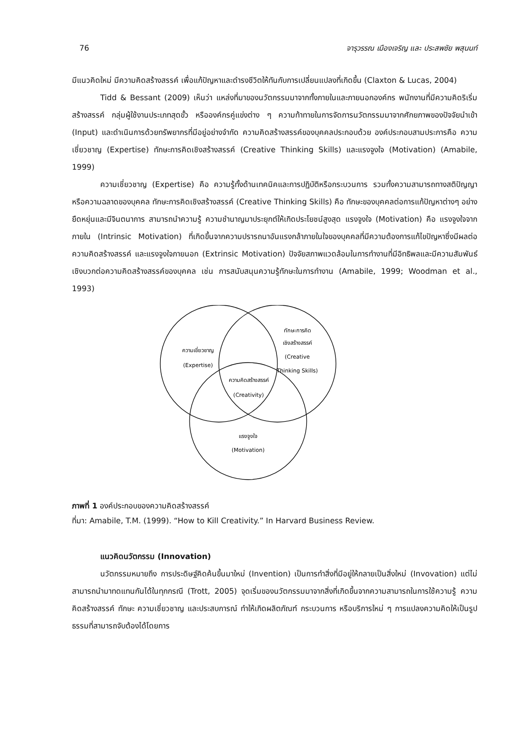76 จารุวรรณ เมืองเจริญ และ ประสพชัย พสุนนท์
มีแนวคิดใหม่ มีความคิดสร้างสรรค์ เพื่อแก้ปัญหาและดำรงชีวิตให้ทันกับการเปลี่ยนแปลงที่เกิดขึ้น (Claxton & Lucas, 2004)
Tidd & Bessant (2009) เห็นว่า แหล่งที่มาของนวัตกรรมมาจากทั้งภายในและภายนอกองค์กร พนักงานที่มีความคิดริเริ่มสร้างสรรค์ กลุ่มผู้ใช้งานประเภทสุดขั้ว หรือองค์กรคู่แข่งต่าง ๆ ความท้าทายในการจัดการนวัตกรรมมาจากศักยภาพของปัจจัยนำเข้า (Input) และดำเนินการด้วยทรัพยากรที่มีอยู่อย่างจำกัด ความคิดสร้างสรรค์ของบุคคลประกอบด้วย องค์ประกอบสามประการคือ ความเชี่ยวชาญ (Expertise) ทักษะการคิดเชิงสร้างสรรค์ (Creative Thinking Skills) และแรงจูงใจ (Motivation) (Amabile, 1999)
ความเชี่ยวชาญ (Expertise) คือ ความรู้ทั้งด้านเทคนิคและการปฏิบัติหรือกระบวนการ รวมทั้งความสามารถทางสติปัญญาหรือความฉลาดของบุคคล ทักษะการคิดเชิงสร้างสรรค์ (Creative Thinking Skills) คือ ทักษะของบุคคลต่อการแก้ปัญหาต่างๆ อย่างยืดหยุ่นและมีจินตนาการ สามารถนำความรู้ ความชำนาญมาประยุกต์ให้เกิดประโยชน์สูงสุด แรงจูงใจ (Motivation) คือ แรงจูงใจจากภายใน (Intrinsic Motivation) ที่เกิดขึ้นจากความปรารถนาอันแรงกล้าภายในใจของบุคคลที่มีความต้องการแก้ไขปัญหาซึ่งมีผลต่อความคิดสร้างสรรค์ และแรงจูงใจภายนอก (Extrinsic Motivation) ปัจจัยสภาพแวดล้อมในการทำงานที่มีอิทธิพลและมีความสัมพันธ์เชิงบวกต่อความคิดสร้างสรรค์ของบุคคล เช่น การสนับสนุนความรู้ทักษะในการทำงาน (Amabile, 1999; Woodman et al., 1993)
ความเชี่ยวชาญ
(Expertise)
ทักษะการคิด
เชิงสร้างสรรค์
(Creative
Thinking Skills)
ความคิดสร้างสรรค์
(Creativity)
แรงจูงใจ
(Motivation)
ภาพที่ 1 องค์ประกอบของความคิดสร้างสรรค์
ที่มา: Amabile, T.M. (1999). “How to Kill Creativity.” In Harvard Business Review.
แนวคิดนวัตกรรม (Innovation)
นวัตกรรมหมายถึง การประดิษฐ์คิดค้นขึ้นมาใหม่ (Invention) เป็นการทำสิ่งที่มีอยู่ให้กลายเป็นสิ่งใหม่ (Invovation) แต่ไม่สามารถนำมาทดแทนกันได้ในทุกกรณี (Trott, 2005) จุดเริ่มของนวัตกรรมมาจากสิ่งที่เกิดขึ้นจากความสามารถในการใช้ความรู้ ความคิดสร้างสรรค์ ทักษะ ความเชี่ยวชาญ และประสบการณ์ ทำให้เกิดผลิตภัณฑ์ กระบวนการ หรือบริการใหม่ ๆ การแปลงความคิดให้เป็นรูปธรรมที่สามารถจับต้องได้โดยการ